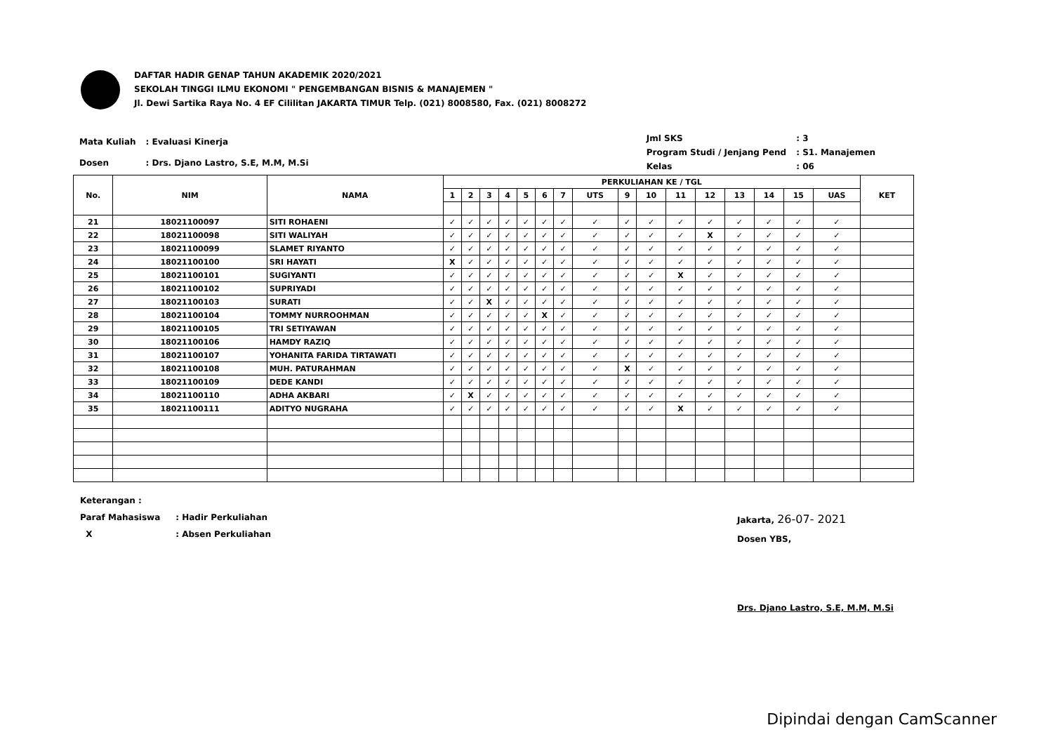DAFTAR HADIR GENAP TAHUN AKADEMIK 2020/2021
SEKOLAH TINGGI ILMU EKONOMI " PENGEMBANGAN BISNIS & MANAJEMEN "
Jl. Dewi Sartika Raya No. 4 EF Cililitan JAKARTA TIMUR Telp. (021) 8008580, Fax. (021) 8008272
| Mata Kuliah | : Evaluasi Kinerja |
| Dosen | : Drs. Djano Lastro, S.E, M.M, M.Si |
| Jml SKS | : 3 |
| Program Studi / Jenjang Pend | : S1. Manajemen |
| Kelas | : 06 |
| No. | NIM | NAMA | PERKULIAHAN KE / TGL | | | | | | | | | | | | | | | | KET |
| --- | --- | --- | --- | --- | --- | --- | --- | --- | --- | --- | --- | --- | --- | --- | --- | --- | --- | --- | --- |
| | | | 1 | 2 | 3 | 4 | 5 | 6 | 7 | UTS | 9 | 10 | 11 | 12 | 13 | 14 | 15 | UAS | |
| 21 | 18021100097 | SITI ROHAENI | ✓ | ✓ | ✓ | ✓ | ✓ | ✓ | ✓ | ✓ | ✓ | ✓ | ✓ | ✓ | ✓ | ✓ | ✓ | ✓ | |
| 22 | 18021100098 | SITI WALIYAH | ✓ | ✓ | ✓ | ✓ | ✓ | ✓ | ✓ | ✓ | ✓ | ✓ | ✓ | X | ✓ | ✓ | ✓ | ✓ | |
| 23 | 18021100099 | SLAMET RIYANTO | ✓ | ✓ | ✓ | ✓ | ✓ | ✓ | ✓ | ✓ | ✓ | ✓ | ✓ | ✓ | ✓ | ✓ | ✓ | ✓ | |
| 24 | 18021100100 | SRI HAYATI | X | ✓ | ✓ | ✓ | ✓ | ✓ | ✓ | ✓ | ✓ | ✓ | ✓ | ✓ | ✓ | ✓ | ✓ | ✓ | |
| 25 | 18021100101 | SUGIYANTI | ✓ | ✓ | ✓ | ✓ | ✓ | ✓ | ✓ | ✓ | ✓ | ✓ | X | ✓ | ✓ | ✓ | ✓ | ✓ | |
| 26 | 18021100102 | SUPRIYADI | ✓ | ✓ | ✓ | ✓ | ✓ | ✓ | ✓ | ✓ | ✓ | ✓ | ✓ | ✓ | ✓ | ✓ | ✓ | ✓ | |
| 27 | 18021100103 | SURATI | ✓ | ✓ | X | ✓ | ✓ | ✓ | ✓ | ✓ | ✓ | ✓ | ✓ | ✓ | ✓ | ✓ | ✓ | ✓ | |
| 28 | 18021100104 | TOMMY NURROOHMAN | ✓ | ✓ | ✓ | ✓ | ✓ | X | ✓ | ✓ | ✓ | ✓ | ✓ | ✓ | ✓ | ✓ | ✓ | ✓ | |
| 29 | 18021100105 | TRI SETIYAWAN | ✓ | ✓ | ✓ | ✓ | ✓ | ✓ | ✓ | ✓ | ✓ | ✓ | ✓ | ✓ | ✓ | ✓ | ✓ | ✓ | |
| 30 | 18021100106 | HAMDY RAZIQ | ✓ | ✓ | ✓ | ✓ | ✓ | ✓ | ✓ | ✓ | ✓ | ✓ | ✓ | ✓ | ✓ | ✓ | ✓ | ✓ | |
| 31 | 18021100107 | YOHANITA FARIDA TIRTAWATI | ✓ | ✓ | ✓ | ✓ | ✓ | ✓ | ✓ | ✓ | ✓ | ✓ | ✓ | ✓ | ✓ | ✓ | ✓ | ✓ | |
| 32 | 18021100108 | MUH. PATURAHMAN | ✓ | ✓ | ✓ | ✓ | ✓ | ✓ | ✓ | ✓ | X | ✓ | ✓ | ✓ | ✓ | ✓ | ✓ | ✓ | |
| 33 | 18021100109 | DEDE KANDI | ✓ | ✓ | ✓ | ✓ | ✓ | ✓ | ✓ | ✓ | ✓ | ✓ | ✓ | ✓ | ✓ | ✓ | ✓ | ✓ | |
| 34 | 18021100110 | ADHA AKBARI | ✓ | X | ✓ | ✓ | ✓ | ✓ | ✓ | ✓ | ✓ | ✓ | ✓ | ✓ | ✓ | ✓ | ✓ | ✓ | |
| 35 | 18021100111 | ADITYO NUGRAHA | ✓ | ✓ | ✓ | ✓ | ✓ | ✓ | ✓ | ✓ | ✓ | ✓ | X | ✓ | ✓ | ✓ | ✓ | ✓ | |
| Keterangan : | |
| Paraf Mahasiswa | : Hadir Perkuliahan |
| X | : Absen Perkuliahan |
Jakarta, 26-07- 2021
Dosen YBS,
Drs. Djano Lastro, S.E, M.M, M.Si
Dipindai dengan CamScanner